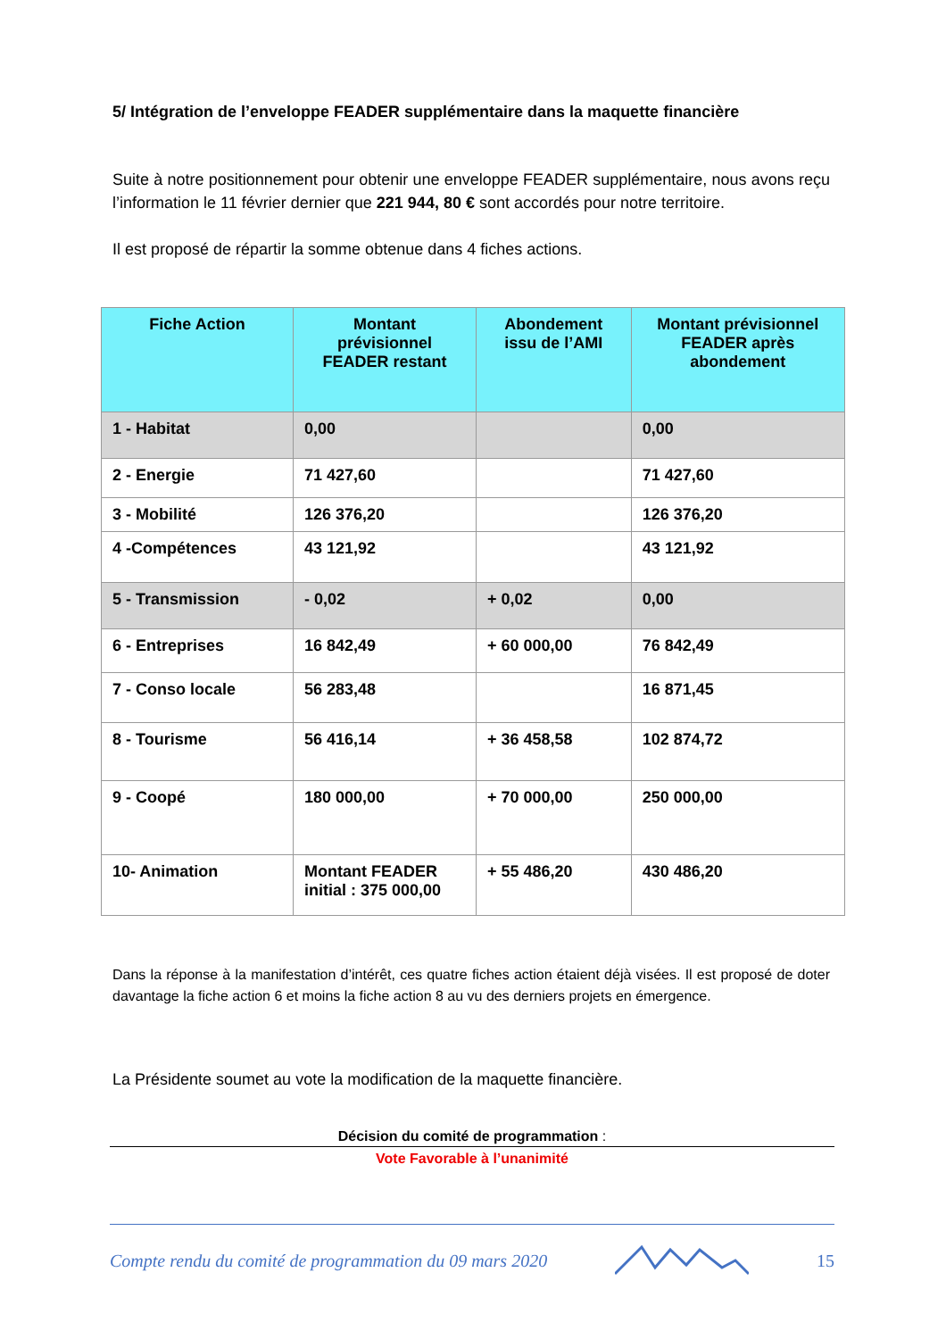5/ Intégration de l’enveloppe FEADER supplémentaire dans la maquette financière
Suite à notre positionnement pour obtenir une enveloppe FEADER supplémentaire, nous avons reçu l’information le 11 février dernier que 221 944, 80 € sont accordés pour notre territoire.
Il est proposé de répartir la somme obtenue dans 4 fiches actions.
| Fiche Action | Montant prévisionnel FEADER restant | Abondement issu de l’AMI | Montant prévisionnel FEADER après abondement |
| --- | --- | --- | --- |
| 1 - Habitat | 0,00 | | 0,00 |
| 2 - Energie | 71 427,60 | | 71 427,60 |
| 3 - Mobilité | 126 376,20 | | 126 376,20 |
| 4 -Compétences | 43 121,92 | | 43 121,92 |
| 5 - Transmission | - 0,02 | + 0,02 | 0,00 |
| 6 - Entreprises | 16 842,49 | + 60 000,00 | 76 842,49 |
| 7 - Conso locale | 56 283,48 | | 16 871,45 |
| 8 - Tourisme | 56 416,14 | + 36 458,58 | 102 874,72 |
| 9 - Coopé | 180 000,00 | + 70 000,00 | 250 000,00 |
| 10- Animation | Montant FEADER initial : 375 000,00 | + 55 486,20 | 430 486,20 |
Dans la réponse à la manifestation d’intérêt, ces quatre fiches action étaient déjà visées. Il est proposé de doter davantage la fiche action 6 et moins la fiche action 8 au vu des derniers projets en émergence.
La Présidente soumet au vote la modification de la maquette financière.
Décision du comité de programmation :
Vote Favorable à l’unanimité
Compte rendu du comité de programmation du 09 mars 2020 15